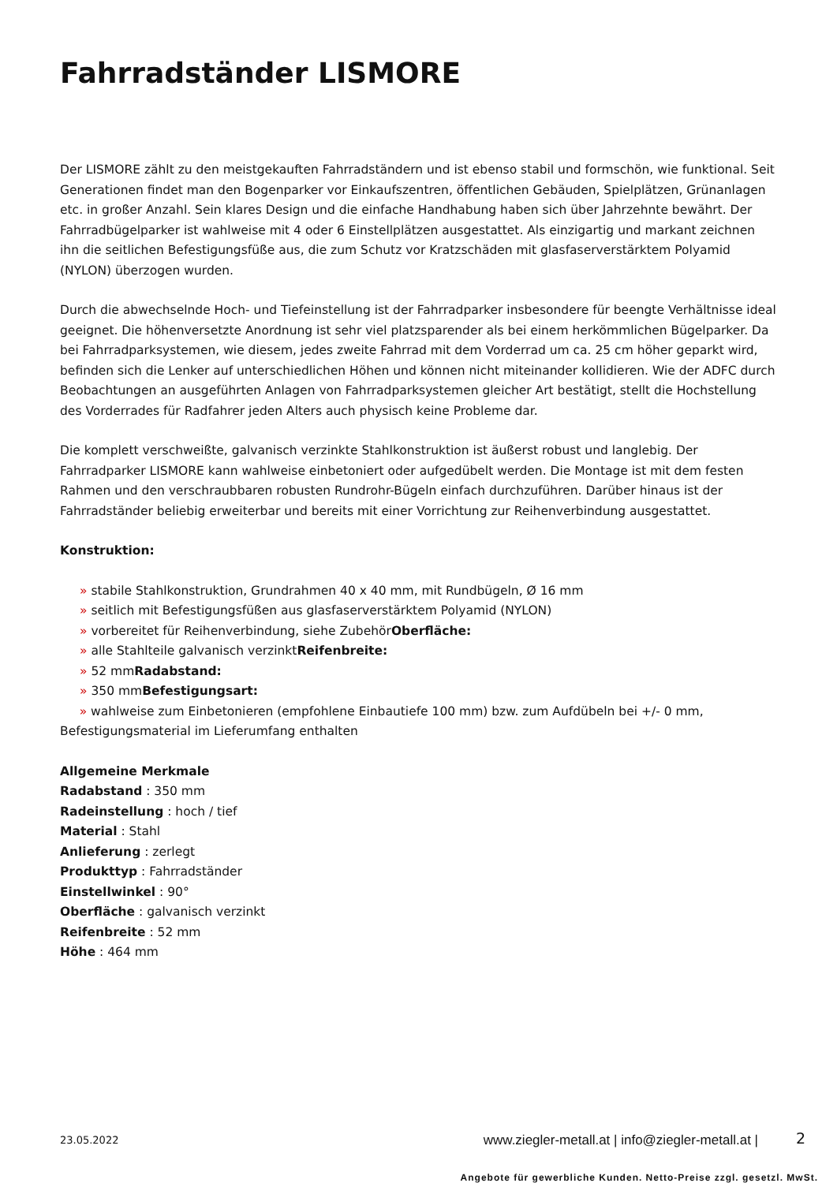Fahrradständer LISMORE
Der LISMORE zählt zu den meistgekauften Fahrradständern und ist ebenso stabil und formschön, wie funktional. Seit Generationen findet man den Bogenparker vor Einkaufszentren, öffentlichen Gebäuden, Spielplätzen, Grünanlagen etc. in großer Anzahl. Sein klares Design und die einfache Handhabung haben sich über Jahrzehnte bewährt. Der Fahrradbügelparker ist wahlweise mit 4 oder 6 Einstellplätzen ausgestattet. Als einzigartig und markant zeichnen ihn die seitlichen Befestigungsfüße aus, die zum Schutz vor Kratzschäden mit glasfaserverstärktem Polyamid (NYLON) überzogen wurden.
Durch die abwechselnde Hoch- und Tiefeinstellung ist der Fahrradparker insbesondere für beengte Verhältnisse ideal geeignet. Die höhenversetzte Anordnung ist sehr viel platzsparender als bei einem herkömmlichen Bügelparker. Da bei Fahrradparksystemen, wie diesem, jedes zweite Fahrrad mit dem Vorderrad um ca. 25 cm höher geparkt wird, befinden sich die Lenker auf unterschiedlichen Höhen und können nicht miteinander kollidieren. Wie der ADFC durch Beobachtungen an ausgeführten Anlagen von Fahrradparksystemen gleicher Art bestätigt, stellt die Hochstellung des Vorderrades für Radfahrer jeden Alters auch physisch keine Probleme dar.
Die komplett verschweißte, galvanisch verzinkte Stahlkonstruktion ist äußerst robust und langlebig. Der Fahrradparker LISMORE kann wahlweise einbetoniert oder aufgedübelt werden. Die Montage ist mit dem festen Rahmen und den verschraubbaren robusten Rundrohr-Bügeln einfach durchzuführen. Darüber hinaus ist der Fahrradständer beliebig erweiterbar und bereits mit einer Vorrichtung zur Reihenverbindung ausgestattet.
Konstruktion:
» stabile Stahlkonstruktion, Grundrahmen 40 x 40 mm, mit Rundbügeln, Ø 16 mm
» seitlich mit Befestigungsfüßen aus glasfaserverstärktem Polyamid (NYLON)
» vorbereitet für Reihenverbindung, siehe ZubehörOberfläche:
» alle Stahlteile galvanisch verzinktReifenbreite:
» 52 mmRadabstand:
» 350 mmBefestigungsart:
» wahlweise zum Einbetonieren (empfohlene Einbautiefe 100 mm) bzw. zum Aufdübeln bei +/- 0 mm, Befestigungsmaterial im Lieferumfang enthalten
Allgemeine Merkmale
Radabstand : 350 mm
Radeinstellung : hoch / tief
Material : Stahl
Anlieferung : zerlegt
Produkttyp : Fahrradständer
Einstellwinkel : 90°
Oberfläche : galvanisch verzinkt
Reifenbreite : 52 mm
Höhe : 464 mm
23.05.2022 www.ziegler-metall.at | info@ziegler-metall.at | 2
Angebote für gewerbliche Kunden. Netto-Preise zzgl. gesetzl. MwSt.